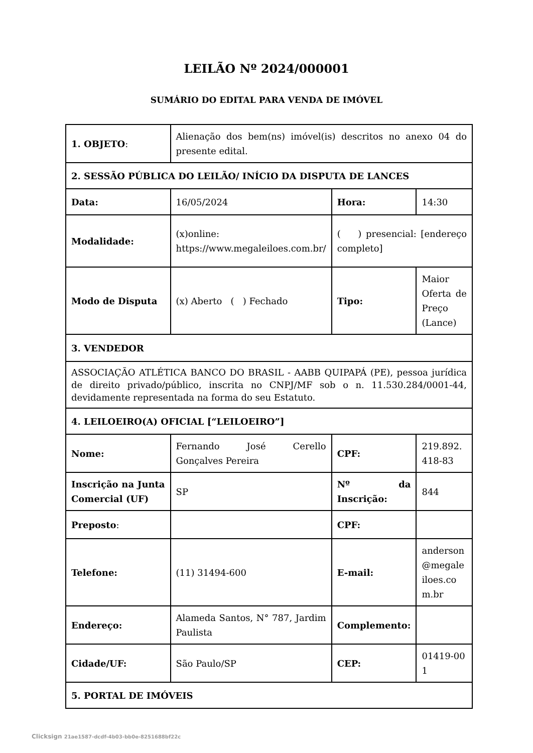LEILÃO Nº 2024/000001
SUMÁRIO DO EDITAL PARA VENDA DE IMÓVEL
| 1. OBJETO : | Alienação dos bem(ns) imóvel(is) descritos no anexo 04 do presente edital. | | |
| 2. SESSÃO PÚBLICA DO LEILÃO/ INÍCIO DA DISPUTA DE LANCES | | | |
| Data: | 16/05/2024 | Hora: | 14:30 |
| Modalidade: | (x)online: https://www.megaleiloes.com.br/ | ( ) presencial: [endereço completo] | |
| Modo de Disputa | (x) Aberto ( ) Fechado | Tipo: | Maior Oferta de Preço (Lance) |
| 3. VENDEDOR | | | |
| ASSOCIAÇÃO ATLÉTICA BANCO DO BRASIL - AABB QUIPAPÁ (PE), pessoa jurídica de direito privado/público, inscrita no CNPJ/MF sob o n. 11.530.284/0001-44, devidamente representada na forma do seu Estatuto. | | | |
| 4. LEILOEIRO(A) OFICIAL [“LEILOEIRO”] | | | |
| Nome: | Fernando José Cerello Gonçalves Pereira | CPF: | 219.892.418-83 |
| Inscrição na Junta Comercial (UF) | SP | Nº da Inscrição: | 844 |
| Preposto : | | CPF: | |
| Telefone: | (11) 31494-600 | E-mail: | anderson @megaleiloes.com.br |
| Endereço: | Alameda Santos, N° 787, Jardim Paulista | Complemento: | |
| Cidade/UF: | São Paulo/SP | CEP: | 01419-001 |
| 5. PORTAL DE IMÓVEIS | | | |
Clicksign 21ae1587-dcdf-4b03-bb0e-8251688bf22c